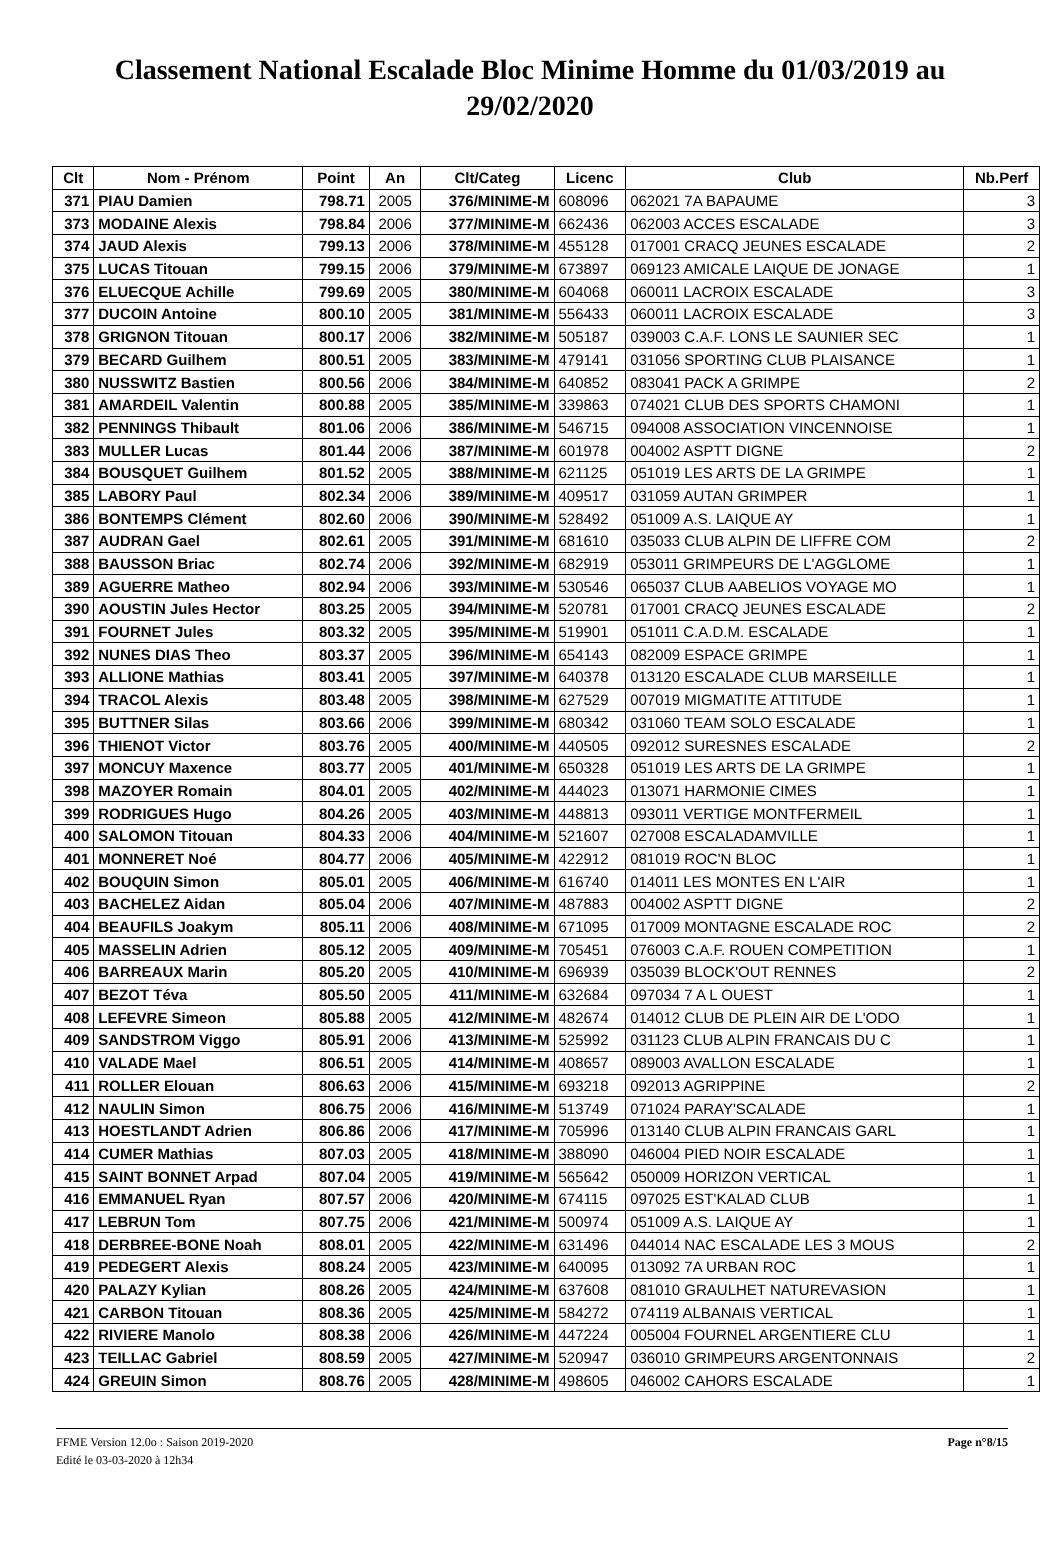Classement National Escalade Bloc Minime Homme du 01/03/2019 au 29/02/2020
| Clt | Nom - Prénom | Point | An | Clt/Categ | Licenc | Club | Nb.Perf |
| --- | --- | --- | --- | --- | --- | --- | --- |
| 371 | PIAU Damien | 798.71 | 2005 | 376/MINIME-M | 608096 | 062021 7A BAPAUME | 3 |
| 373 | MODAINE Alexis | 798.84 | 2006 | 377/MINIME-M | 662436 | 062003 ACCES ESCALADE | 3 |
| 374 | JAUD Alexis | 799.13 | 2006 | 378/MINIME-M | 455128 | 017001 CRACQ JEUNES ESCALADE | 2 |
| 375 | LUCAS Titouan | 799.15 | 2006 | 379/MINIME-M | 673897 | 069123 AMICALE LAIQUE DE JONAGE | 1 |
| 376 | ELUECQUE Achille | 799.69 | 2005 | 380/MINIME-M | 604068 | 060011 LACROIX ESCALADE | 3 |
| 377 | DUCOIN Antoine | 800.10 | 2005 | 381/MINIME-M | 556433 | 060011 LACROIX ESCALADE | 3 |
| 378 | GRIGNON Titouan | 800.17 | 2006 | 382/MINIME-M | 505187 | 039003 C.A.F. LONS LE SAUNIER SEC | 1 |
| 379 | BECARD Guilhem | 800.51 | 2005 | 383/MINIME-M | 479141 | 031056 SPORTING CLUB PLAISANCE | 1 |
| 380 | NUSSWITZ Bastien | 800.56 | 2006 | 384/MINIME-M | 640852 | 083041 PACK A GRIMPE | 2 |
| 381 | AMARDEIL Valentin | 800.88 | 2005 | 385/MINIME-M | 339863 | 074021 CLUB DES SPORTS CHAMONI | 1 |
| 382 | PENNINGS Thibault | 801.06 | 2006 | 386/MINIME-M | 546715 | 094008 ASSOCIATION VINCENNOISE | 1 |
| 383 | MULLER Lucas | 801.44 | 2006 | 387/MINIME-M | 601978 | 004002 ASPTT DIGNE | 2 |
| 384 | BOUSQUET Guilhem | 801.52 | 2005 | 388/MINIME-M | 621125 | 051019 LES ARTS DE LA GRIMPE | 1 |
| 385 | LABORY Paul | 802.34 | 2006 | 389/MINIME-M | 409517 | 031059 AUTAN GRIMPER | 1 |
| 386 | BONTEMPS Clément | 802.60 | 2006 | 390/MINIME-M | 528492 | 051009 A.S. LAIQUE AY | 1 |
| 387 | AUDRAN Gael | 802.61 | 2005 | 391/MINIME-M | 681610 | 035033 CLUB ALPIN DE LIFFRE COM | 2 |
| 388 | BAUSSON Briac | 802.74 | 2006 | 392/MINIME-M | 682919 | 053011 GRIMPEURS DE L'AGGLOME | 1 |
| 389 | AGUERRE Matheo | 802.94 | 2006 | 393/MINIME-M | 530546 | 065037 CLUB AABELIOS VOYAGE MO | 1 |
| 390 | AOUSTIN Jules Hector | 803.25 | 2005 | 394/MINIME-M | 520781 | 017001 CRACQ JEUNES ESCALADE | 2 |
| 391 | FOURNET Jules | 803.32 | 2005 | 395/MINIME-M | 519901 | 051011 C.A.D.M. ESCALADE | 1 |
| 392 | NUNES DIAS Theo | 803.37 | 2005 | 396/MINIME-M | 654143 | 082009 ESPACE GRIMPE | 1 |
| 393 | ALLIONE Mathias | 803.41 | 2005 | 397/MINIME-M | 640378 | 013120 ESCALADE CLUB MARSEILLE | 1 |
| 394 | TRACOL Alexis | 803.48 | 2005 | 398/MINIME-M | 627529 | 007019 MIGMATITE ATTITUDE | 1 |
| 395 | BUTTNER Silas | 803.66 | 2006 | 399/MINIME-M | 680342 | 031060 TEAM SOLO ESCALADE | 1 |
| 396 | THIENOT Victor | 803.76 | 2005 | 400/MINIME-M | 440505 | 092012 SURESNES ESCALADE | 2 |
| 397 | MONCUY Maxence | 803.77 | 2005 | 401/MINIME-M | 650328 | 051019 LES ARTS DE LA GRIMPE | 1 |
| 398 | MAZOYER Romain | 804.01 | 2005 | 402/MINIME-M | 444023 | 013071 HARMONIE CIMES | 1 |
| 399 | RODRIGUES Hugo | 804.26 | 2005 | 403/MINIME-M | 448813 | 093011 VERTIGE MONTFERMEIL | 1 |
| 400 | SALOMON Titouan | 804.33 | 2006 | 404/MINIME-M | 521607 | 027008 ESCALADAMVILLE | 1 |
| 401 | MONNERET Noé | 804.77 | 2006 | 405/MINIME-M | 422912 | 081019 ROC'N BLOC | 1 |
| 402 | BOUQUIN Simon | 805.01 | 2005 | 406/MINIME-M | 616740 | 014011 LES MONTES EN L'AIR | 1 |
| 403 | BACHELEZ Aidan | 805.04 | 2006 | 407/MINIME-M | 487883 | 004002 ASPTT DIGNE | 2 |
| 404 | BEAUFILS Joakym | 805.11 | 2006 | 408/MINIME-M | 671095 | 017009 MONTAGNE ESCALADE ROC | 2 |
| 405 | MASSELIN Adrien | 805.12 | 2005 | 409/MINIME-M | 705451 | 076003 C.A.F. ROUEN COMPETITION | 1 |
| 406 | BARREAUX Marin | 805.20 | 2005 | 410/MINIME-M | 696939 | 035039 BLOCK'OUT RENNES | 2 |
| 407 | BEZOT Téva | 805.50 | 2005 | 411/MINIME-M | 632684 | 097034 7 A L OUEST | 1 |
| 408 | LEFEVRE Simeon | 805.88 | 2005 | 412/MINIME-M | 482674 | 014012 CLUB DE PLEIN AIR DE L'ODO | 1 |
| 409 | SANDSTROM Viggo | 805.91 | 2006 | 413/MINIME-M | 525992 | 031123 CLUB ALPIN FRANCAIS DU C | 1 |
| 410 | VALADE Mael | 806.51 | 2005 | 414/MINIME-M | 408657 | 089003 AVALLON ESCALADE | 1 |
| 411 | ROLLER Elouan | 806.63 | 2006 | 415/MINIME-M | 693218 | 092013 AGRIPPINE | 2 |
| 412 | NAULIN Simon | 806.75 | 2006 | 416/MINIME-M | 513749 | 071024 PARAY'SCALADE | 1 |
| 413 | HOESTLANDT Adrien | 806.86 | 2006 | 417/MINIME-M | 705996 | 013140 CLUB ALPIN FRANCAIS GARL | 1 |
| 414 | CUMER Mathias | 807.03 | 2005 | 418/MINIME-M | 388090 | 046004 PIED NOIR ESCALADE | 1 |
| 415 | SAINT BONNET Arpad | 807.04 | 2005 | 419/MINIME-M | 565642 | 050009 HORIZON VERTICAL | 1 |
| 416 | EMMANUEL Ryan | 807.57 | 2006 | 420/MINIME-M | 674115 | 097025 EST'KALAD CLUB | 1 |
| 417 | LEBRUN Tom | 807.75 | 2006 | 421/MINIME-M | 500974 | 051009 A.S. LAIQUE AY | 1 |
| 418 | DERBREE-BONE Noah | 808.01 | 2005 | 422/MINIME-M | 631496 | 044014 NAC ESCALADE LES 3 MOUS | 2 |
| 419 | PEDEGERT Alexis | 808.24 | 2005 | 423/MINIME-M | 640095 | 013092 7A URBAN ROC | 1 |
| 420 | PALAZY Kylian | 808.26 | 2005 | 424/MINIME-M | 637608 | 081010 GRAULHET NATUREVASION | 1 |
| 421 | CARBON Titouan | 808.36 | 2005 | 425/MINIME-M | 584272 | 074119 ALBANAIS VERTICAL | 1 |
| 422 | RIVIERE Manolo | 808.38 | 2006 | 426/MINIME-M | 447224 | 005004 FOURNEL ARGENTIERE CLU | 1 |
| 423 | TEILLAC Gabriel | 808.59 | 2005 | 427/MINIME-M | 520947 | 036010 GRIMPEURS ARGENTONNAIS | 2 |
| 424 | GREUIN Simon | 808.76 | 2005 | 428/MINIME-M | 498605 | 046002 CAHORS ESCALADE | 1 |
FFME Version 12.0o : Saison 2019-2020
Edité le 03-03-2020 à 12h34
Page n°8/15